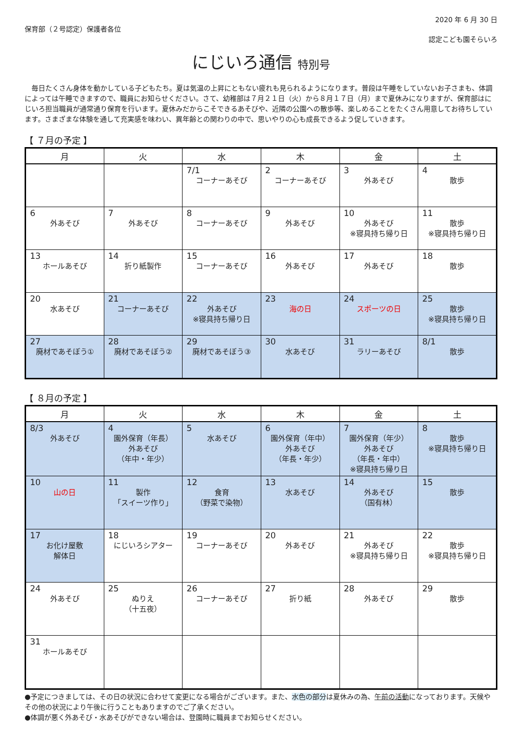保育部（２号認定）保護者各位
2020 年 6 月 30 日
認定こども園そらいろ
にじいろ通信 特別号
　毎日たくさん身体を動かしている子どもたち。夏は気温の上昇にともない疲れも見られるようになります。普段は午睡をしていないお子さまも、体調によっては午睡できますので、職員にお知らせください。さて、幼稚部は７月２１日（火）から８月１７日（月）まで夏休みになりますが、保育部はにじいろ担当職員が通常通り保育を行います。夏休みだからこそできるあそびや、近隣の公園への散歩等、楽しめることをたくさん用意してお待ちしています。さまざまな体験を通して充実感を味わい、異年齢との関わりの中で、思いやりの心も成長できるよう促していきます。
【 ７月の予定 】
| 月 | 火 | 水 | 木 | 金 | 土 |
| --- | --- | --- | --- | --- | --- |
| | | 7/1 コーナーあそび | 2 コーナーあそび | 3 外あそび | 4 散歩 |
| 6 外あそび | 7 外あそび | 8 コーナーあそび | 9 外あそび | 10 外あそび ※寝具持ち帰り日 | 11 散歩 ※寝具持ち帰り日 |
| 13 ホールあそび | 14 折り紙製作 | 15 コーナーあそび | 16 外あそび | 17 外あそび | 18 散歩 |
| 20 水あそび | 21 コーナーあそび | 22 外あそび ※寝具持ち帰り日 | 23 海の日 | 24 スポーツの日 | 25 散歩 ※寝具持ち帰り日 |
| 27 廃材であそぼう① | 28 廃材であそぼう② | 29 廃材であそぼう③ | 30 水あそび | 31 ラリーあそび | 8/1 散歩 |
【 ８月の予定 】
| 月 | 火 | 水 | 木 | 金 | 土 |
| --- | --- | --- | --- | --- | --- |
| 8/3 外あそび | 4 園外保育（年長） 外あそび （年中・年少） | 5 水あそび | 6 園外保育（年中） 外あそび （年長・年少） | 7 園外保育（年少） 外あそび （年長・年中） ※寝具持ち帰り日 | 8 散歩 ※寝具持ち帰り日 |
| 10 山の日 | 11 製作 「スイーツ作り」 | 12 食育 （野菜で染物） | 13 水あそび | 14 外あそび （国有林） | 15 散歩 |
| 17 お化け屋敷 解体日 | 18 にじいろシアター | 19 コーナーあそび | 20 外あそび | 21 外あそび ※寝具持ち帰り日 | 22 散歩 ※寝具持ち帰り日 |
| 24 外あそび | 25 ぬりえ （十五夜） | 26 コーナーあそび | 27 折り紙 | 28 外あそび | 29 散歩 |
| 31 ホールあそび | | | | | |
●予定につきましては、その日の状況に合わせて変更になる場合がございます。また、水色の部分は夏休みの為、午前の活動になっております。天候やその他の状況により午後に行うこともありますのでご了承ください。
●体調が悪く外あそび・水あそびができない場合は、登園時に職員までお知らせください。